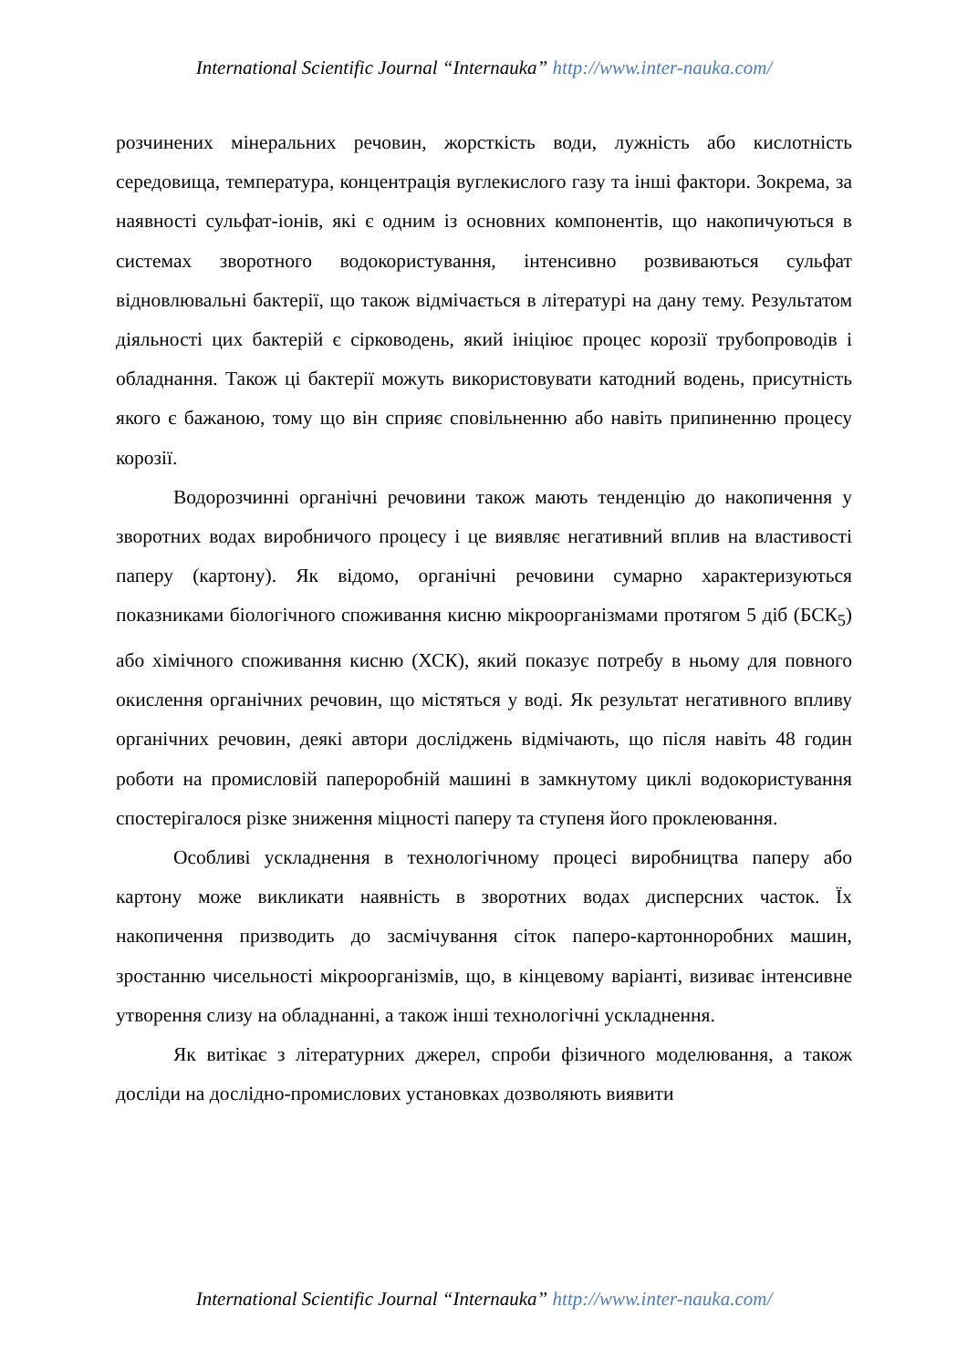International Scientific Journal “Internauka” http://www.inter-nauka.com/
розчинених мінеральних речовин, жорсткість води, лужність або кислотність середовища, температура, концентрація вуглекислого газу та інші фактори. Зокрема, за наявності сульфат-іонів, які є одним із основних компонентів, що накопичуються в системах зворотного водокористування, інтенсивно розвиваються сульфат відновлювальні бактерії, що також відмічається в літературі на дану тему. Результатом діяльності цих бактерій є сірководень, який ініціює процес корозії трубопроводів і обладнання. Також ці бактерії можуть використовувати катодний водень, присутність якого є бажаною, тому що він сприяє сповільненню або навіть припиненню процесу корозії.
Водорозчинні органічні речовини також мають тенденцію до накопичення у зворотних водах виробничого процесу і це виявляє негативний вплив на властивості паперу (картону). Як відомо, органічні речовини сумарно характеризуються показниками біологічного споживання кисню мікроорганізмами протягом 5 діб (БСК<sub>5</sub>) або хімічного споживання кисню (ХСК), який показує потребу в ньому для повного окислення органічних речовин, що містяться у воді. Як результат негативного впливу органічних речовин, деякі автори досліджень відмічають, що після навіть 48 годин роботи на промисловій папероробній машині в замкнутому циклі водокористування спостерігалося різке зниження міцності паперу та ступеня його проклеювання.
Особливі ускладнення в технологічному процесі виробництва паперу або картону може викликати наявність в зворотних водах дисперсних часток. Їх накопичення призводить до засмічування сіток паперо-картонноробних машин, зростанню чисельності мікроорганізмів, що, в кінцевому варіанті, визиває інтенсивне утворення слизу на обладнанні, а також інші технологічні ускладнення.
Як витікає з літературних джерел, спроби фізичного моделювання, а також досліди на дослідно-промислових установках дозволяють виявити
International Scientific Journal “Internauka” http://www.inter-nauka.com/